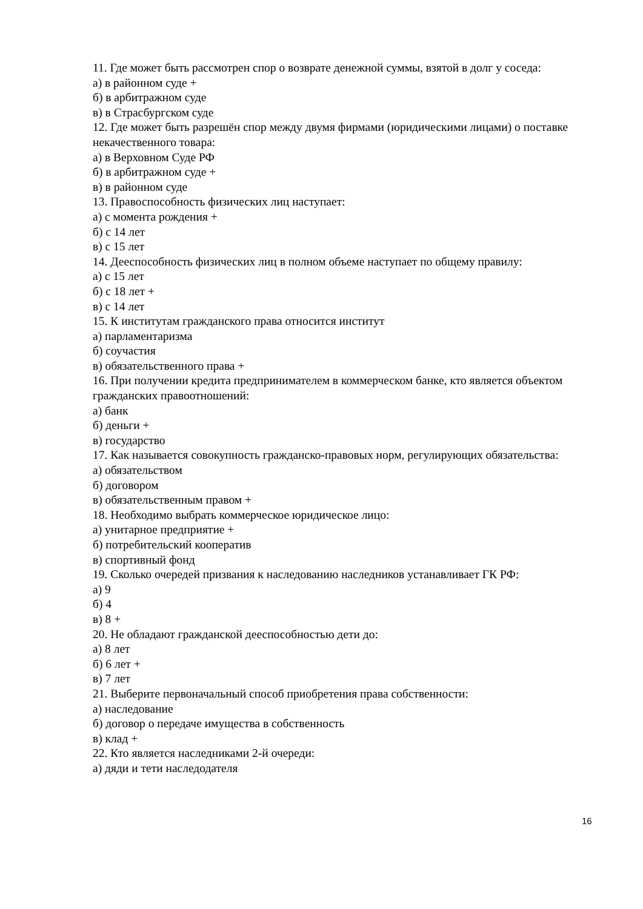11. Где может быть рассмотрен спор о возврате денежной суммы, взятой в долг у соседа:
а) в районном суде +
б) в арбитражном суде
в) в Страсбургском суде
12. Где может быть разрешён спор между двумя фирмами (юридическими лицами) о поставке некачественного товара:
а) в Верховном Суде РФ
б) в арбитражном суде +
в) в районном суде
13. Правоспособность физических лиц наступает:
а) с момента рождения +
б) с 14 лет
в) с 15 лет
14. Дееспособность физических лиц в полном объеме наступает по общему правилу:
а) с 15 лет
б) с 18 лет +
в) с 14 лет
15. К институтам гражданского права относится институт
а) парламентаризма
б) соучастия
в) обязательственного права +
16. При получении кредита предпринимателем в коммерческом банке, кто является объектом гражданских правоотношений:
а) банк
б) деньги +
в) государство
17. Как называется совокупность гражданско-правовых норм, регулирующих обязательства:
а) обязательством
б) договором
в) обязательственным правом +
18. Необходимо выбрать коммерческое юридическое лицо:
а) унитарное предприятие +
б) потребительский кооператив
в) спортивный фонд
19. Сколько очередей призвания к наследованию наследников устанавливает ГК РФ:
а) 9
б) 4
в) 8 +
20. Не обладают гражданской дееспособностью дети до:
а) 8 лет
б) 6 лет +
в) 7 лет
21. Выберите первоначальный способ приобретения права собственности:
а) наследование
б) договор о передаче имущества в собственность
в) клад +
22. Кто является наследниками 2-й очереди:
а) дяди и тети наследодателя
16